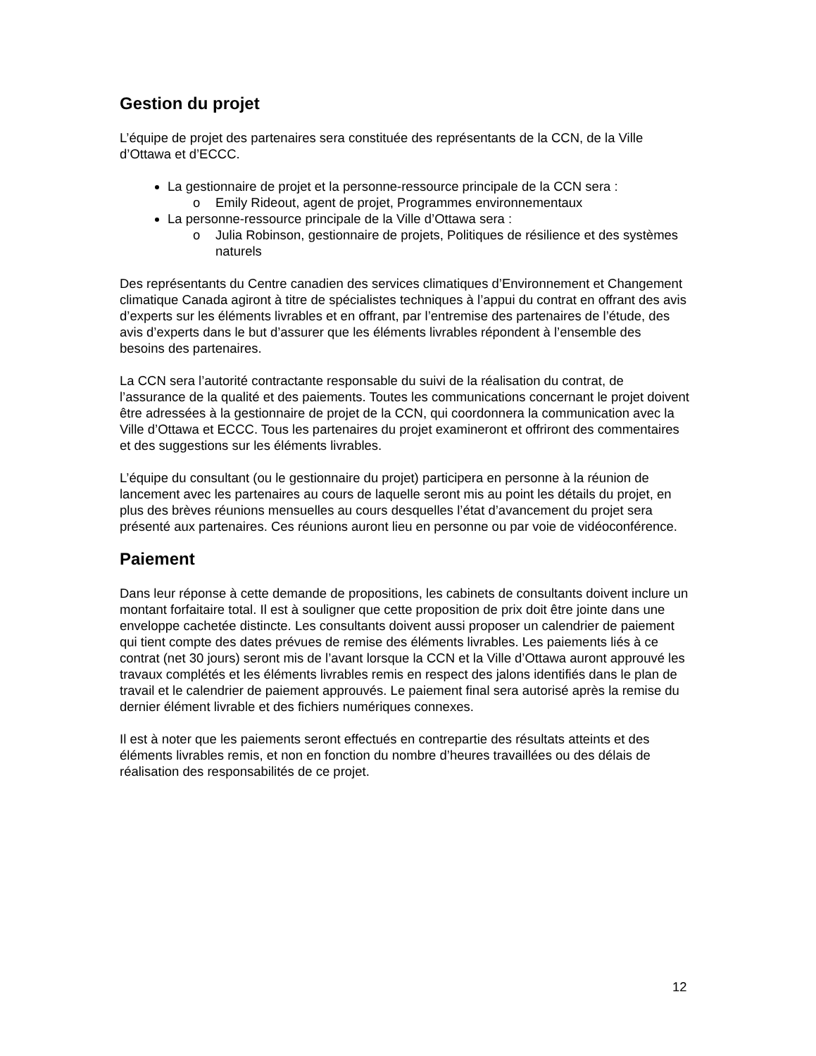Gestion du projet
L’équipe de projet des partenaires sera constituée des représentants de la CCN, de la Ville d’Ottawa et d’ECCC.
La gestionnaire de projet et la personne-ressource principale de la CCN sera :
o Emily Rideout, agent de projet, Programmes environnementaux
La personne-ressource principale de la Ville d’Ottawa sera :
o Julia Robinson, gestionnaire de projets, Politiques de résilience et des systèmes naturels
Des représentants du Centre canadien des services climatiques d’Environnement et Changement climatique Canada agiront à titre de spécialistes techniques à l’appui du contrat en offrant des avis d’experts sur les éléments livrables et en offrant, par l’entremise des partenaires de l’étude, des avis d’experts dans le but d’assurer que les éléments livrables répondent à l’ensemble des besoins des partenaires.
La CCN sera l’autorité contractante responsable du suivi de la réalisation du contrat, de l’assurance de la qualité et des paiements. Toutes les communications concernant le projet doivent être adressées à la gestionnaire de projet de la CCN, qui coordonnera la communication avec la Ville d’Ottawa et ECCC. Tous les partenaires du projet examineront et offriront des commentaires et des suggestions sur les éléments livrables.
L’équipe du consultant (ou le gestionnaire du projet) participera en personne à la réunion de lancement avec les partenaires au cours de laquelle seront mis au point les détails du projet, en plus des brèves réunions mensuelles au cours desquelles l’état d’avancement du projet sera présenté aux partenaires. Ces réunions auront lieu en personne ou par voie de vidéoconférence.
Paiement
Dans leur réponse à cette demande de propositions, les cabinets de consultants doivent inclure un montant forfaitaire total. Il est à souligner que cette proposition de prix doit être jointe dans une enveloppe cachetée distincte. Les consultants doivent aussi proposer un calendrier de paiement qui tient compte des dates prévues de remise des éléments livrables. Les paiements liés à ce contrat (net 30 jours) seront mis de l’avant lorsque la CCN et la Ville d’Ottawa auront approuvé les travaux complétés et les éléments livrables remis en respect des jalons identifiés dans le plan de travail et le calendrier de paiement approuvés. Le paiement final sera autorisé après la remise du dernier élément livrable et des fichiers numériques connexes.
Il est à noter que les paiements seront effectués en contrepartie des résultats atteints et des éléments livrables remis, et non en fonction du nombre d’heures travaillées ou des délais de réalisation des responsabilités de ce projet.
12